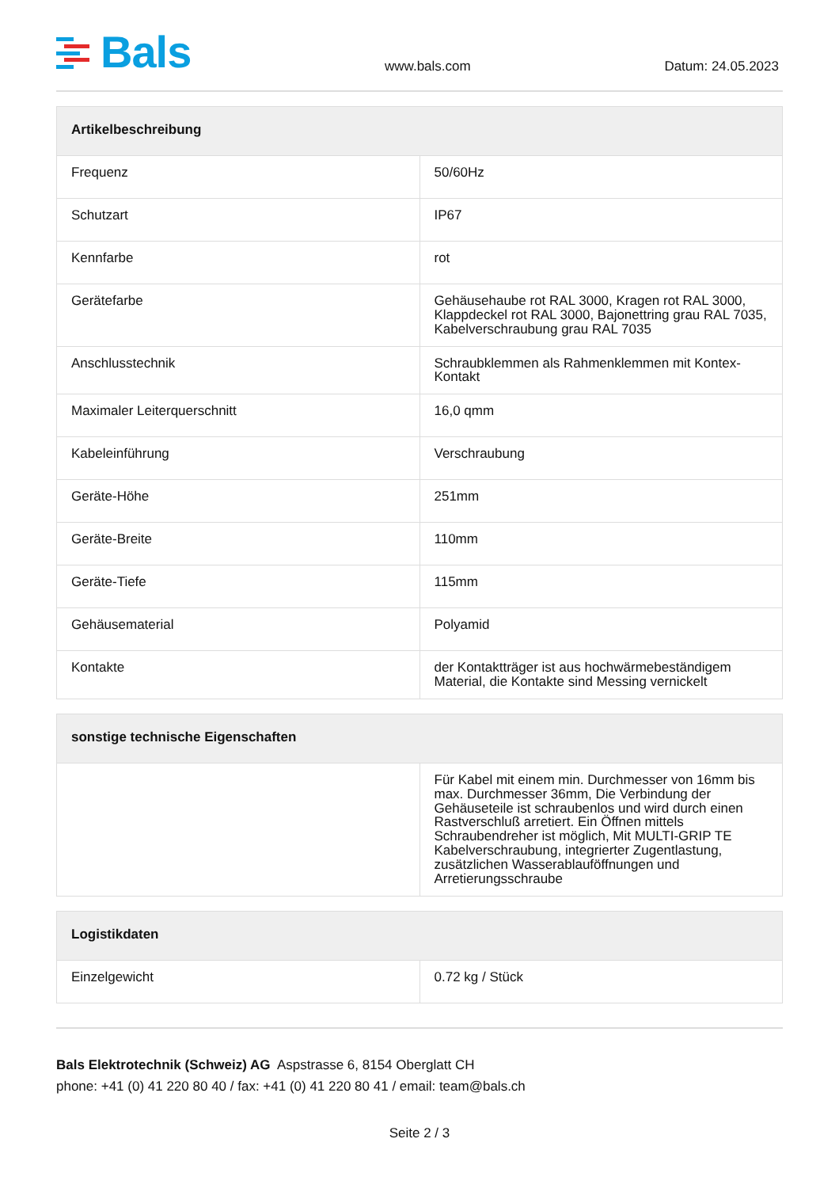Bals
www.bals.com
Datum: 24.05.2023
| Artikelbeschreibung | |
| --- | --- |
| Frequenz | 50/60Hz |
| Schutzart | IP67 |
| Kennfarbe | rot |
| Gerätefarbe | Gehäusehaube rot RAL 3000, Kragen rot RAL 3000, Klappdeckel rot RAL 3000, Bajonettring grau RAL 7035, Kabelverschraubung grau RAL 7035 |
| Anschlusstechnik | Schraubklemmen als Rahmenklemmen mit Kontex-Kontakt |
| Maximaler Leiterquerschnitt | 16,0 qmm |
| Kabeleinführung | Verschraubung |
| Geräte-Höhe | 251mm |
| Geräte-Breite | 110mm |
| Geräte-Tiefe | 115mm |
| Gehäusematerial | Polyamid |
| Kontakte | der Kontaktträger ist aus hochwärmebeständigem Material, die Kontakte sind Messing vernickelt |
| sonstige technische Eigenschaften | |
| --- | --- |
| | Für Kabel mit einem min. Durchmesser von 16mm bis max. Durchmesser 36mm, Die Verbindung der Gehäuseteile ist schraubenlos und wird durch einen Rastverschluß arretiert. Ein Öffnen mittels Schraubendreher ist möglich, Mit MULTI-GRIP TE Kabelverschraubung, integrierter Zugentlastung, zusätzlichen Wasserablauföffnungen und Arretierungsschraube |
| Logistikdaten | |
| --- | --- |
| Einzelgewicht | 0.72 kg / Stück |
Bals Elektrotechnik (Schweiz) AG Aspstrasse 6, 8154 Oberglatt CH
phone: +41 (0) 41 220 80 40 / fax: +41 (0) 41 220 80 41 / email: team@bals.ch
Seite 2 / 3